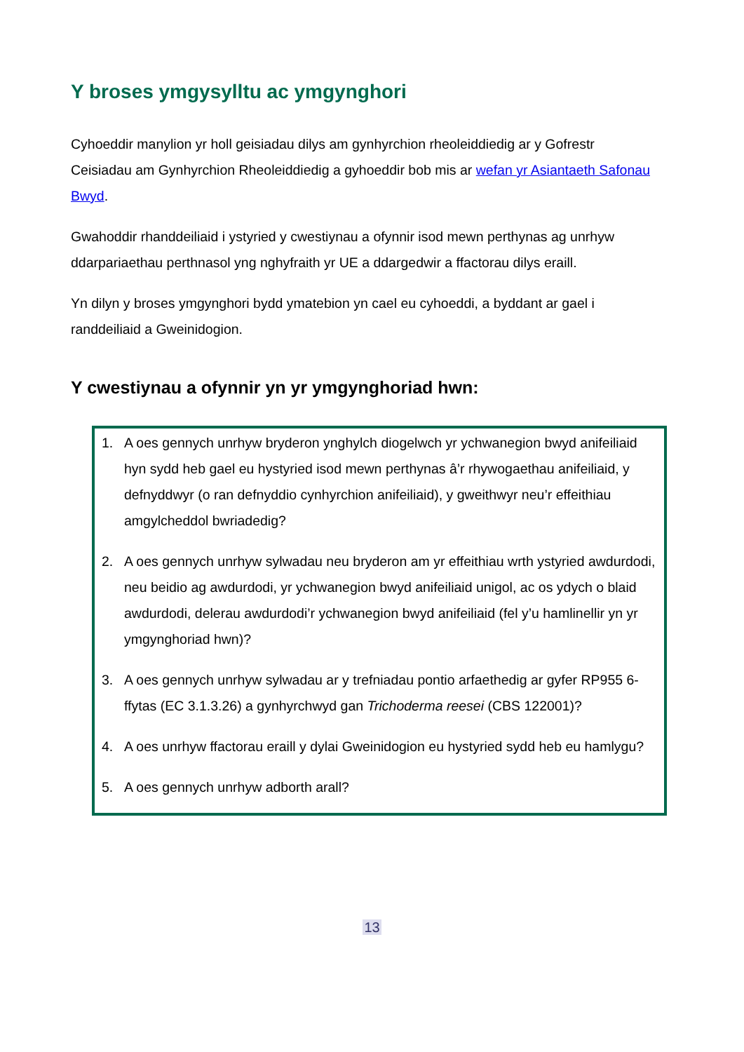Y broses ymgysylltu ac ymgynghori
Cyhoeddir manylion yr holl geisiadau dilys am gynhyrchion rheoleiddiedig ar y Gofrestr Ceisiadau am Gynhyrchion Rheoleiddiedig a gyhoeddir bob mis ar wefan yr Asiantaeth Safonau Bwyd.
Gwahoddir rhanddeiliaid i ystyried y cwestiynau a ofynnir isod mewn perthynas ag unrhyw ddarpariaethau perthnasol yng nghyfraith yr UE a ddargedwir a ffactorau dilys eraill.
Yn dilyn y broses ymgynghori bydd ymatebion yn cael eu cyhoeddi, a byddant ar gael i randdeiliaid a Gweinidogion.
Y cwestiynau a ofynnir yn yr ymgynghoriad hwn:
1. A oes gennych unrhyw bryderon ynghylch diogelwch yr ychwanegion bwyd anifeiliaid hyn sydd heb gael eu hystyried isod mewn perthynas â’r rhywogaethau anifeiliaid, y defnyddwyr (o ran defnyddio cynhyrchion anifeiliaid), y gweithwyr neu’r effeithiau amgylcheddol bwriadedig?
2. A oes gennych unrhyw sylwadau neu bryderon am yr effeithiau wrth ystyried awdurdodi, neu beidio ag awdurdodi, yr ychwanegion bwyd anifeiliaid unigol, ac os ydych o blaid awdurdodi, delerau awdurdodi’r ychwanegion bwyd anifeiliaid (fel y’u hamlinellir yn yr ymgynghoriad hwn)?
3. A oes gennych unrhyw sylwadau ar y trefniadau pontio arfaethedig ar gyfer RP955 6-ffytas (EC 3.1.3.26) a gynhyrchwyd gan Trichoderma reesei (CBS 122001)?
4. A oes unrhyw ffactorau eraill y dylai Gweinidogion eu hystyried sydd heb eu hamlygu?
5. A oes gennych unrhyw adborth arall?
13